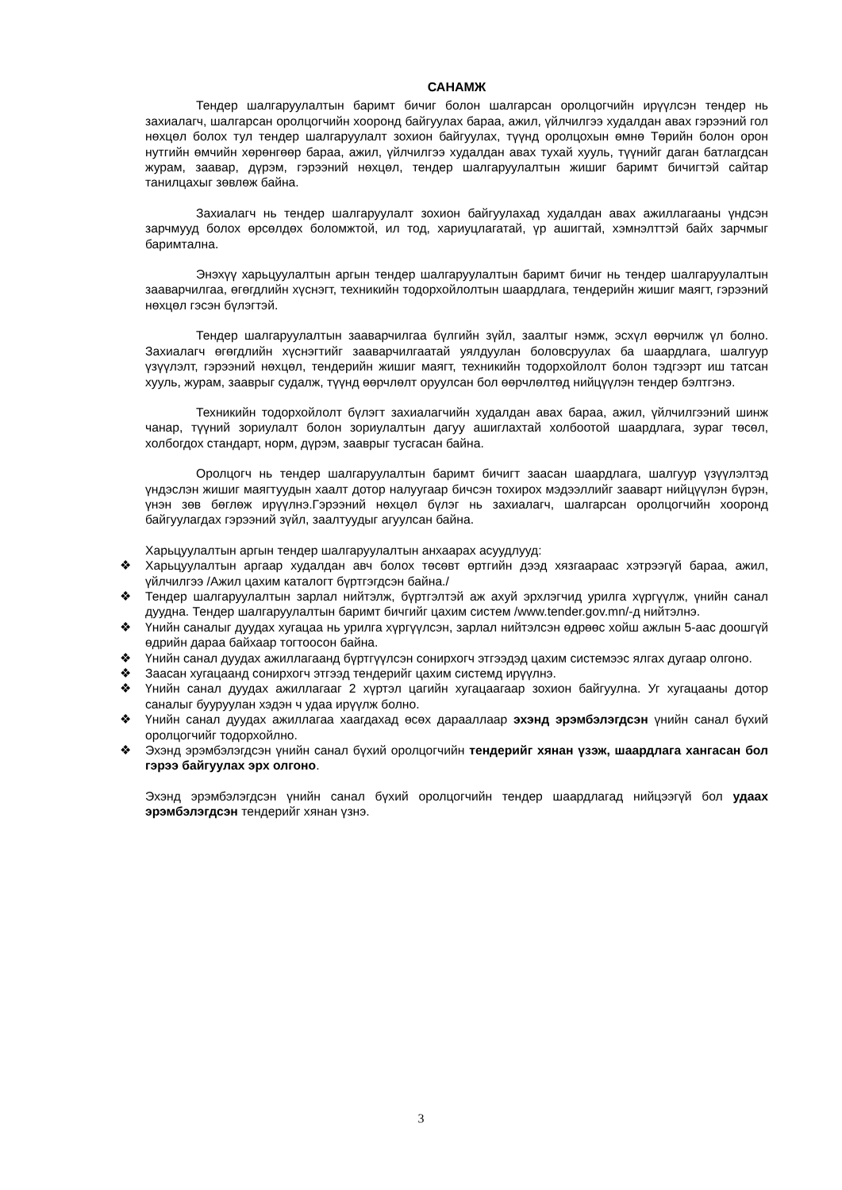САНАМЖ
Тендер шалгаруулалтын баримт бичиг болон шалгарсан оролцогчийн ирүүлсэн тендер нь захиалагч, шалгарсан оролцогчийн хооронд байгуулах бараа, ажил, үйлчилгээ худалдан авах гэрээний гол нөхцөл болох тул тендер шалгаруулалт зохион байгуулах, түүнд оролцохын өмнө Төрийн болон орон нутгийн өмчийн хөрөнгөөр бараа, ажил, үйлчилгээ худалдан авах тухай хууль, түүнийг даган батлагдсан журам, заавар, дүрэм, гэрээний нөхцөл, тендер шалгаруулалтын жишиг баримт бичигтэй сайтар танилцахыг зөвлөж байна.
Захиалагч нь тендер шалгаруулалт зохион байгуулахад худалдан авах ажиллагааны үндсэн зарчмууд болох өрсөлдөх боломжтой, ил тод, хариуцлагатай, үр ашигтай, хэмнэлттэй байх зарчмыг баримтална.
Энэхүү харьцуулалтын аргын тендер шалгаруулалтын баримт бичиг нь тендер шалгаруулалтын зааварчилгаа, өгөгдлийн хүснэгт, техникийн тодорхойлолтын шаардлага, тендерийн жишиг маягт, гэрээний нөхцөл гэсэн бүлэгтэй.
Тендер шалгаруулалтын зааварчилгаа бүлгийн зүйл, заалтыг нэмж, эсхүл өөрчилж үл болно. Захиалагч өгөгдлийн хүснэгтийг зааварчилгаатай уялдуулан боловсруулах ба шаардлага, шалгуур үзүүлэлт, гэрээний нөхцөл, тендерийн жишиг маягт, техникийн тодорхойлолт болон тэдгээрт иш татсан хууль, журам, зааврыг судалж, түүнд өөрчлөлт оруулсан бол өөрчлөлтөд нийцүүлэн тендер бэлтгэнэ.
Техникийн тодорхойлолт бүлэгт захиалагчийн худалдан авах бараа, ажил, үйлчилгээний шинж чанар, түүний зориулалт болон зориулалтын дагуу ашиглахтай холбоотой шаардлага, зураг төсөл, холбогдох стандарт, норм, дүрэм, зааврыг тусгасан байна.
Оролцогч нь тендер шалгаруулалтын баримт бичигт заасан шаардлага, шалгуур үзүүлэлтэд үндэслэн жишиг маягтуудын хаалт дотор налуугаар бичсэн тохирох мэдээллийг зааварт нийцүүлэн бүрэн, үнэн зөв бөглөж ирүүлнэ.Гэрээний нөхцөл бүлэг нь захиалагч, шалгарсан оролцогчийн хооронд байгуулагдах гэрээний зүйл, заалтуудыг агуулсан байна.
Харьцуулалтын аргын тендер шалгаруулалтын анхаарах асуудлууд:
❖ Харьцуулалтын аргаар худалдан авч болох төсөвт өртгийн дээд хязгаараас хэтрээгүй бараа, ажил, үйлчилгээ /Ажил цахим каталогт бүртгэгдсэн байна./
❖ Тендер шалгаруулалтын зарлал нийтэлж, бүртгэлтэй аж ахуй эрхлэгчид урилга хүргүүлж, үнийн санал дуудна. Тендер шалгаруулалтын баримт бичгийг цахим систем /www.tender.gov.mn/-д нийтэлнэ.
❖ Үнийн саналыг дуудах хугацаа нь урилга хүргүүлсэн, зарлал нийтэлсэн өдрөөс хойш ажлын 5-аас доошгүй өдрийн дараа байхаар тогтоосон байна.
❖ Үнийн санал дуудах ажиллагаанд бүртгүүлсэн сонирхогч этгээдэд цахим системээс ялгах дугаар олгоно.
❖ Заасан хугацаанд сонирхогч этгээд тендерийг цахим системд ирүүлнэ.
❖ Үнийн санал дуудах ажиллагааг 2 хүртэл цагийн хугацаагаар зохион байгуулна. Уг хугацааны дотор саналыг бууруулан хэдэн ч удаа ирүүлж болно.
❖ Үнийн санал дуудах ажиллагаа хаагдахад өсөх дарааллаар эхэнд эрэмбэлэгдсэн үнийн санал бүхий оролцогчийг тодорхойлно.
❖ Эхэнд эрэмбэлэгдсэн үнийн санал бүхий оролцогчийн тендерийг хянан үзэж, шаардлага хангасан бол гэрээ байгуулах эрх олгоно.
Эхэнд эрэмбэлэгдсэн үнийн санал бүхий оролцогчийн тендер шаардлагад нийцээгүй бол удаах эрэмбэлэгдсэн тендерийг хянан үзнэ.
3